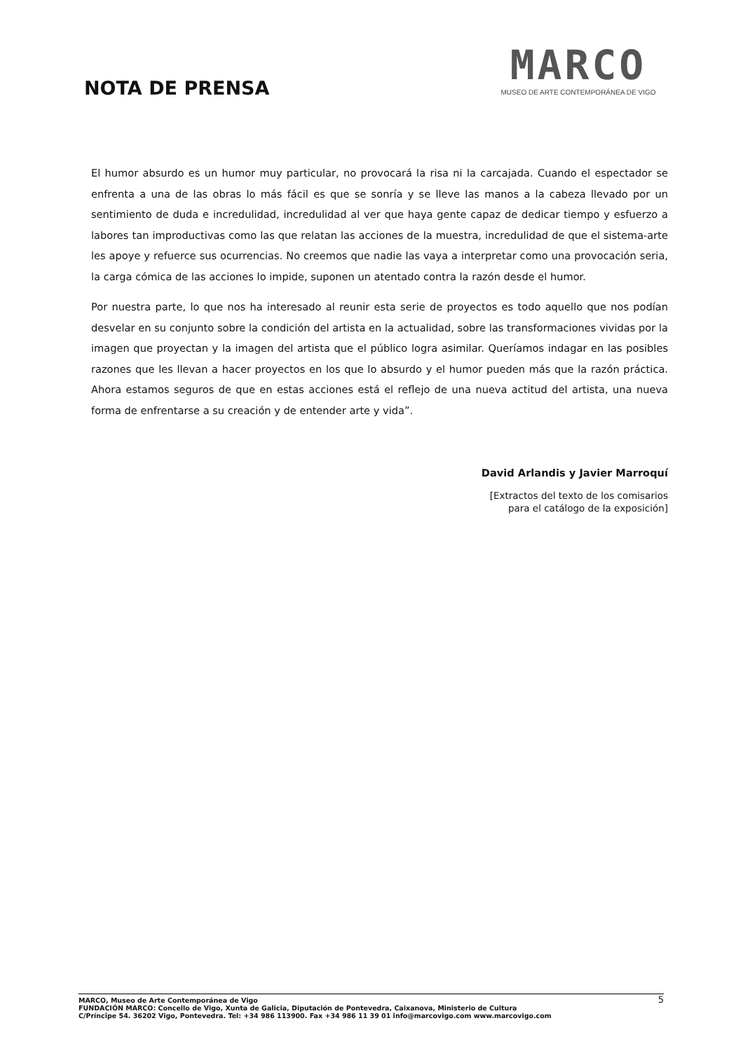NOTA DE PRENSA
MARCO
MUSEO DE ARTE CONTEMPORÁNEA DE VIGO
El humor absurdo es un humor muy particular, no provocará la risa ni la carcajada. Cuando el espectador se enfrenta a una de las obras lo más fácil es que se sonría y se lleve las manos a la cabeza llevado por un sentimiento de duda e incredulidad, incredulidad al ver que haya gente capaz de dedicar tiempo y esfuerzo a labores tan improductivas como las que relatan las acciones de la muestra, incredulidad de que el sistema-arte les apoye y refuerce sus ocurrencias. No creemos que nadie las vaya a interpretar como una provocación seria, la carga cómica de las acciones lo impide, suponen un atentado contra la razón desde el humor.
Por nuestra parte, lo que nos ha interesado al reunir esta serie de proyectos es todo aquello que nos podían desvelar en su conjunto sobre la condición del artista en la actualidad, sobre las transformaciones vividas por la imagen que proyectan y la imagen del artista que el público logra asimilar. Queríamos indagar en las posibles razones que les llevan a hacer proyectos en los que lo absurdo y el humor pueden más que la razón práctica. Ahora estamos seguros de que en estas acciones está el reflejo de una nueva actitud del artista, una nueva forma de enfrentarse a su creación y de entender arte y vida”.
David Arlandis y Javier Marroquí
[Extractos del texto de los comisarios
para el catálogo de la exposición]
5 MARCO, Museo de Arte Contemporánea de Vigo
FUNDACIÓN MARCO: Concello de Vigo, Xunta de Galicia, Diputación de Pontevedra, Caixanova, Ministerio de Cultura
C/Príncipe 54. 36202 Vigo, Pontevedra. Tel: +34 986 113900. Fax +34 986 11 39 01 info@marcovigo.com www.marcovigo.com